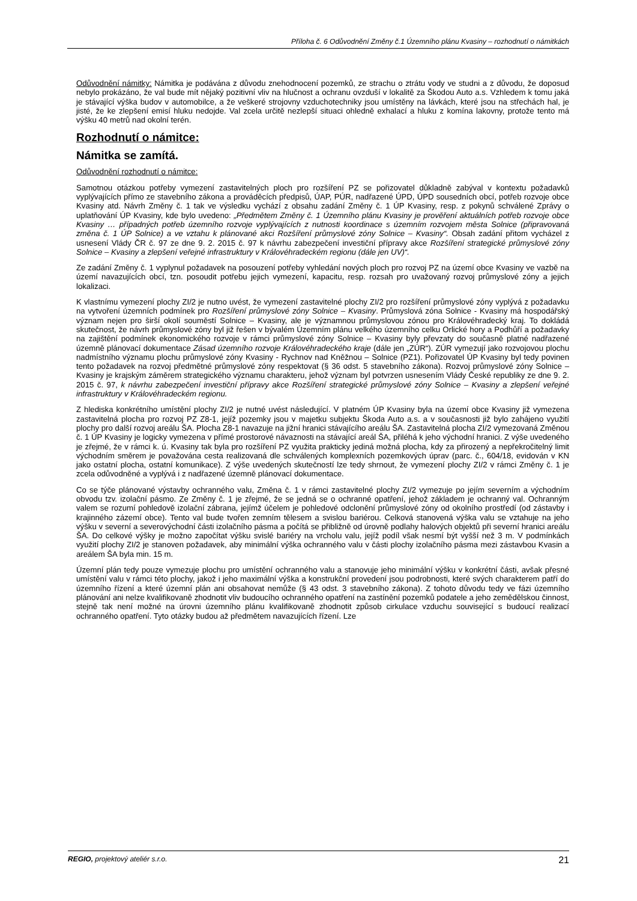Příloha č. 6 Odůvodnění Změny č.1 Územního plánu Kvasiny – rozhodnutí o námitkách
Odůvodnění námitky: Námitka je podávána z důvodu znehodnocení pozemků, ze strachu o ztrátu vody ve studni a z důvodu, že doposud nebylo prokázáno, že val bude mít nějaký pozitivní vliv na hlučnost a ochranu ovzduší v lokalitě za Škodou Auto a.s. Vzhledem k tomu jaká je stávající výška budov v automobilce, a že veškeré strojovny vzduchotechniky jsou umístěny na lávkách, které jsou na střechách hal, je jisté, že ke zlepšení emisí hluku nedojde. Val zcela určitě nezlepší situaci ohledně exhalací a hluku z komína lakovny, protože tento má výšku 40 metrů nad okolní terén.
Rozhodnutí o námitce:
Námitka se zamítá.
Odůvodnění rozhodnutí o námitce:
Samotnou otázkou potřeby vymezení zastavitelných ploch pro rozšíření PZ se pořizovatel důkladně zabýval v kontextu požadavků vyplývajících přímo ze stavebního zákona a prováděcích předpisů, ÚAP, PÚR, nadřazené ÚPD, ÚPD sousedních obcí, potřeb rozvoje obce Kvasiny atd. Návrh Změny č. 1 tak ve výsledku vychází z obsahu zadání Změny č. 1 ÚP Kvasiny, resp. z pokynů schválené Zprávy o uplatňování ÚP Kvasiny, kde bylo uvedeno: „Předmětem Změny č. 1 Územního plánu Kvasiny je prověření aktuálních potřeb rozvoje obce Kvasiny … případných potřeb územního rozvoje vyplývajících z nutnosti koordinace s územním rozvojem města Solnice (připravovaná změna č. 1 ÚP Solnice) a ve vztahu k plánované akci Rozšíření průmyslové zóny Solnice – Kvasiny“. Obsah zadání přitom vycházel z usnesení Vlády ČR č. 97 ze dne 9. 2. 2015 č. 97 k návrhu zabezpečení investiční přípravy akce Rozšíření strategické průmyslové zóny Solnice – Kvasiny a zlepšení veřejné infrastruktury v Královéhradeckém regionu (dále jen UV)“.
Ze zadání Změny č. 1 vyplynul požadavek na posouzení potřeby vyhledání nových ploch pro rozvoj PZ na území obce Kvasiny ve vazbě na území navazujících obcí, tzn. posoudit potřebu jejich vymezení, kapacitu, resp. rozsah pro uvažovaný rozvoj průmyslové zóny a jejich lokalizaci.
K vlastnímu vymezení plochy ZI/2 je nutno uvést, že vymezení zastavitelné plochy ZI/2 pro rozšíření průmyslové zóny vyplývá z požadavku na vytvoření územních podmínek pro Rozšíření průmyslové zóny Solnice – Kvasiny. Průmyslová zóna Solnice - Kvasiny má hospodářský význam nejen pro širší okolí souměstí Solnice – Kvasiny, ale je významnou průmyslovou zónou pro Královéhradecký kraj. To dokládá skutečnost, že návrh průmyslové zóny byl již řešen v bývalém Územním plánu velkého územního celku Orlické hory a Podhůří a požadavky na zajištění podmínek ekonomického rozvoje v rámci průmyslové zóny Solnice – Kvasiny byly převzaty do současně platné nadřazené územně plánovací dokumentace Zásad územního rozvoje Královéhradeckého kraje (dále jen „ZÚR“). ZÚR vymezují jako rozvojovou plochu nadmístního významu plochu průmyslové zóny Kvasiny - Rychnov nad Kněžnou – Solnice (PZ1). Pořizovatel ÚP Kvasiny byl tedy povinen tento požadavek na rozvoj předmětné průmyslové zóny respektovat (§ 36 odst. 5 stavebního zákona). Rozvoj průmyslové zóny Solnice – Kvasiny je krajským záměrem strategického významu charakteru, jehož význam byl potvrzen usnesením Vlády České republiky ze dne 9. 2. 2015 č. 97, k návrhu zabezpečení investiční přípravy akce Rozšíření strategické průmyslové zóny Solnice – Kvasiny a zlepšení veřejné infrastruktury v Královéhradeckém regionu.
Z hlediska konkrétního umístění plochy ZI/2 je nutné uvést následující. V platném ÚP Kvasiny byla na území obce Kvasiny již vymezena zastavitelná plocha pro rozvoj PZ Z8-1, jejíž pozemky jsou v majetku subjektu Škoda Auto a.s. a v současnosti již bylo zahájeno využití plochy pro další rozvoj areálu ŠA. Plocha Z8-1 navazuje na jižní hranici stávajícího areálu ŠA. Zastavitelná plocha ZI/2 vymezovaná Změnou č. 1 ÚP Kvasiny je logicky vymezena v přímé prostorové návaznosti na stávající areál ŠA, přiléhá k jeho východní hranici. Z výše uvedeného je zřejmé, že v rámci k. ú. Kvasiny tak byla pro rozšíření PZ využita prakticky jediná možná plocha, kdy za přirozený a nepřekročitelný limit východním směrem je považována cesta realizovaná dle schválených komplexních pozemkových úprav (parc. č., 604/18, evidován v KN jako ostatní plocha, ostatní komunikace). Z výše uvedených skutečností lze tedy shrnout, že vymezení plochy ZI/2 v rámci Změny č. 1 je zcela odůvodněné a vyplývá i z nadřazené územně plánovací dokumentace.
Co se týče plánované výstavby ochranného valu, Změna č. 1 v rámci zastavitelné plochy ZI/2 vymezuje po jejím severním a východním obvodu tzv. izolační pásmo. Ze Změny č. 1 je zřejmé, že se jedná se o ochranné opatření, jehož základem je ochranný val. Ochranným valem se rozumí pohledově izolační zábrana, jejímž účelem je pohledové odclonění průmyslové zóny od okolního prostředí (od zástavby i krajinného zázemí obce). Tento val bude tvořen zemním tělesem a svislou bariérou. Celková stanovená výška valu se vztahuje na jeho výšku v severní a severovýchodní části izolačního pásma a počítá se přibližně od úrovně podlahy halových objektů při severní hranici areálu ŠA. Do celkové výšky je možno započítat výšku svislé bariéry na vrcholu valu, jejíž podíl však nesmí být vyšší než 3 m. V podmínkách využití plochy ZI/2 je stanoven požadavek, aby minimální výška ochranného valu v části plochy izolačního pásma mezi zástavbou Kvasin a areálem ŠA byla min. 15 m.
Územní plán tedy pouze vymezuje plochu pro umístění ochranného valu a stanovuje jeho minimální výšku v konkrétní části, avšak přesné umístění valu v rámci této plochy, jakož i jeho maximální výška a konstrukční provedení jsou podrobnosti, které svých charakterem patří do územního řízení a které územní plán ani obsahovat nemůže (§ 43 odst. 3 stavebního zákona). Z tohoto důvodu tedy ve fázi územního plánování ani nelze kvalifikovaně zhodnotit vliv budoucího ochranného opatření na zastínění pozemků podatele a jeho zemědělskou činnost, stejně tak není možné na úrovni územního plánu kvalifikovaně zhodnotit způsob cirkulace vzduchu související s budoucí realizací ochranného opatření. Tyto otázky budou až předmětem navazujících řízení. Lze
REGIO, projektový ateliér s.r.o. 21